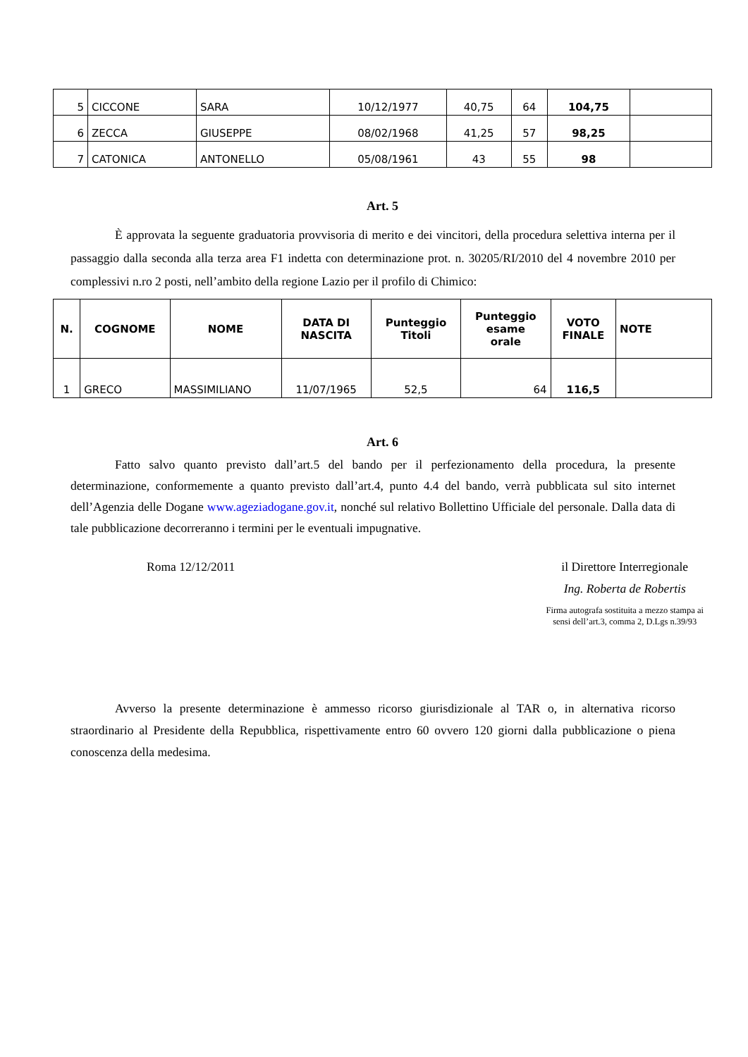| 5 | CICCONE | SARA | 10/12/1977 | 40,75 | 64 | 104,75 | |
| 6 | ZECCA | GIUSEPPE | 08/02/1968 | 41,25 | 57 | 98,25 | |
| 7 | CATONICA | ANTONELLO | 05/08/1961 | 43 | 55 | 98 | |
Art. 5
È approvata la seguente graduatoria provvisoria di merito e dei vincitori, della procedura selettiva interna per il passaggio dalla seconda alla terza area F1 indetta con determinazione prot. n. 30205/RI/2010 del 4 novembre 2010 per complessivi n.ro 2 posti, nell’ambito della regione Lazio per il profilo di Chimico:
| N. | COGNOME | NOME | DATA DI NASCITA | Punteggio Titoli | Punteggio esame orale | VOTO FINALE | NOTE |
| --- | --- | --- | --- | --- | --- | --- | --- |
| 1 | GRECO | MASSIMILIANO | 11/07/1965 | 52,5 | 64 | 116,5 | |
Art. 6
Fatto salvo quanto previsto dall’art.5 del bando per il perfezionamento della procedura, la presente determinazione, conformemente a quanto previsto dall’art.4, punto 4.4 del bando, verrà pubblicata sul sito internet dell’Agenzia delle Dogane www.ageziadogane.gov.it, nonché sul relativo Bollettino Ufficiale del personale. Dalla data di tale pubblicazione decorreranno i termini per le eventuali impugnative.
Roma 12/12/2011 il Direttore Interregionale
Ing. Roberta de Robertis
Firma autografa sostituita a mezzo stampa ai
sensi dell’art.3, comma 2, D.Lgs n.39/93
Avverso la presente determinazione è ammesso ricorso giurisdizionale al TAR o, in alternativa ricorso straordinario al Presidente della Repubblica, rispettivamente entro 60 ovvero 120 giorni dalla pubblicazione o piena conoscenza della medesima.